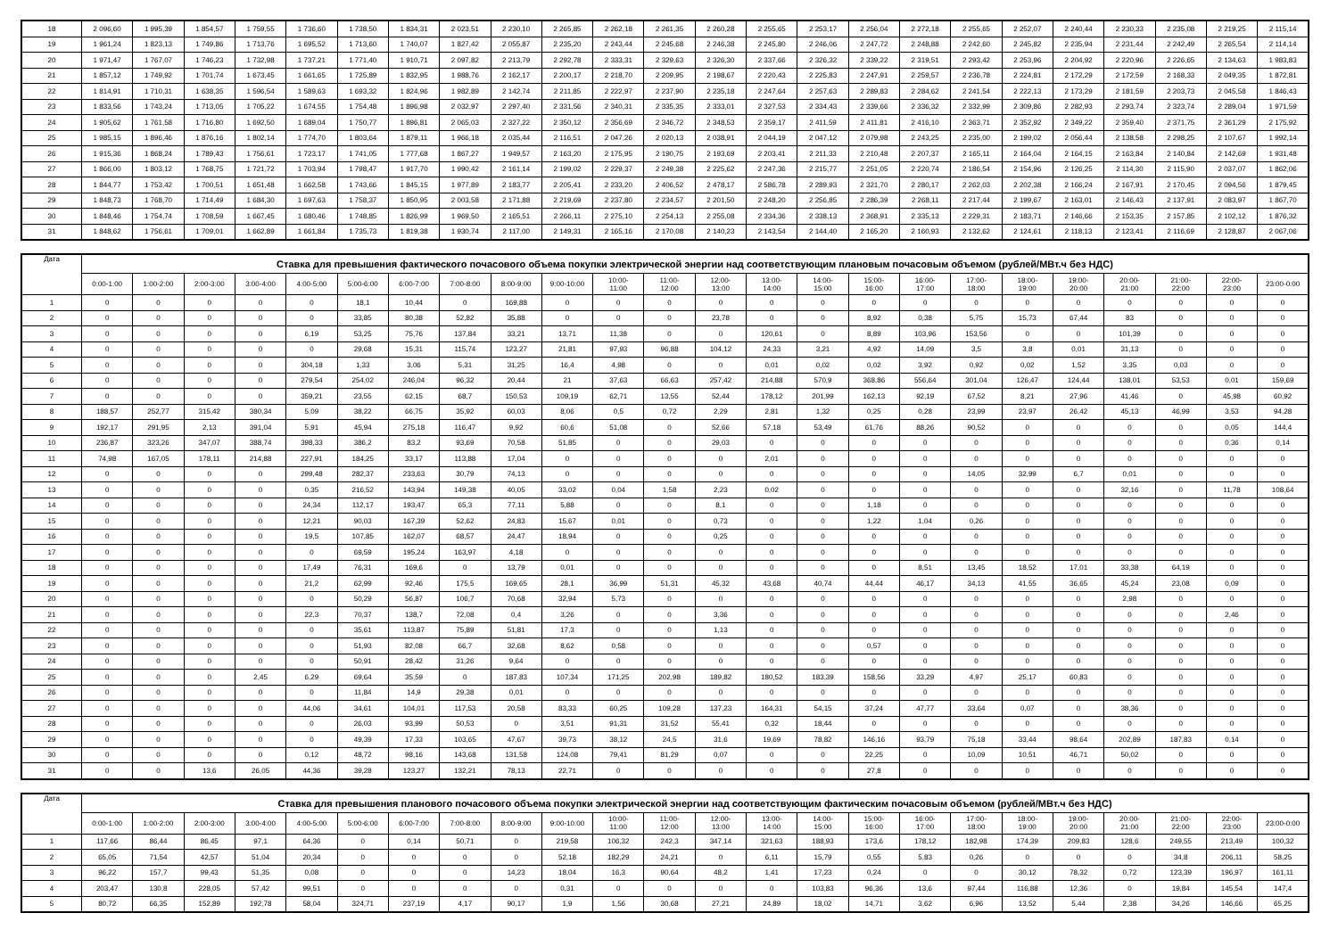| 18 | 2 096,60 | 1 995,39 | 1 854,57 | 1 759,55 | 1 736,60 | 1 738,50 | 1 834,31 | 2 023,51 | 2 230,10 | 2 265,85 | 2 262,18 | 2 261,35 | 2 260,28 | 2 255,65 | 2 253,17 | 2 256,04 | 2 272,18 | 2 255,65 | 2 252,07 | 2 240,44 | 2 230,33 | 2 235,08 | 2 219,25 | 2 115,14 |
| 19 | 1 961,24 | 1 823,13 | 1 749,86 | 1 713,76 | 1 695,52 | 1 713,60 | 1 740,07 | 1 827,42 | 2 055,87 | 2 235,20 | 2 243,44 | 2 245,68 | 2 246,38 | 2 245,80 | 2 246,06 | 2 247,72 | 2 248,88 | 2 242,60 | 2 245,82 | 2 235,94 | 2 231,44 | 2 242,49 | 2 265,54 | 2 114,14 |
| 20 | 1 971,47 | 1 767,07 | 1 746,23 | 1 732,98 | 1 737,21 | 1 771,40 | 1 910,71 | 2 097,82 | 2 213,79 | 2 292,78 | 2 333,31 | 2 329,63 | 2 326,30 | 2 337,66 | 2 326,32 | 2 339,22 | 2 319,51 | 2 293,42 | 2 253,96 | 2 204,92 | 2 220,96 | 2 226,65 | 2 134,63 | 1 983,83 |
| 21 | 1 857,12 | 1 749,92 | 1 701,74 | 1 673,45 | 1 661,65 | 1 725,89 | 1 832,95 | 1 988,76 | 2 162,17 | 2 200,17 | 2 218,70 | 2 209,95 | 2 198,67 | 2 220,43 | 2 225,83 | 2 247,91 | 2 259,57 | 2 236,78 | 2 224,81 | 2 172,29 | 2 172,59 | 2 168,33 | 2 049,35 | 1 872,81 |
| 22 | 1 814,91 | 1 710,31 | 1 638,35 | 1 596,54 | 1 589,63 | 1 693,32 | 1 824,96 | 1 982,89 | 2 142,74 | 2 211,85 | 2 222,97 | 2 237,90 | 2 235,18 | 2 247,64 | 2 257,63 | 2 289,83 | 2 284,62 | 2 241,54 | 2 222,13 | 2 173,29 | 2 181,59 | 2 203,73 | 2 045,58 | 1 846,43 |
| 23 | 1 833,56 | 1 743,24 | 1 713,05 | 1 705,22 | 1 674,55 | 1 754,48 | 1 896,98 | 2 032,97 | 2 297,40 | 2 331,56 | 2 340,31 | 2 335,35 | 2 333,01 | 2 327,53 | 2 334,43 | 2 339,66 | 2 336,32 | 2 332,99 | 2 309,86 | 2 282,93 | 2 293,74 | 2 323,74 | 2 289,04 | 1 971,59 |
| 24 | 1 905,62 | 1 761,58 | 1 716,80 | 1 692,50 | 1 689,04 | 1 750,77 | 1 896,81 | 2 065,03 | 2 327,22 | 2 350,12 | 2 356,69 | 2 346,72 | 2 348,53 | 2 359,17 | 2 411,59 | 2 411,81 | 2 416,10 | 2 363,71 | 2 352,92 | 2 349,22 | 2 359,40 | 2 371,75 | 2 361,29 | 2 175,92 |
| 25 | 1 985,15 | 1 896,46 | 1 876,16 | 1 802,14 | 1 774,70 | 1 803,64 | 1 879,11 | 1 966,18 | 2 035,44 | 2 116,51 | 2 047,26 | 2 020,13 | 2 038,91 | 2 044,19 | 2 047,12 | 2 079,98 | 2 243,25 | 2 235,00 | 2 199,02 | 2 056,44 | 2 138,58 | 2 298,25 | 2 107,67 | 1 992,14 |
| 26 | 1 915,36 | 1 868,24 | 1 789,43 | 1 756,61 | 1 723,17 | 1 741,05 | 1 777,68 | 1 867,27 | 1 949,57 | 2 163,20 | 2 175,95 | 2 190,75 | 2 193,69 | 2 203,41 | 2 211,33 | 2 210,48 | 2 207,37 | 2 165,11 | 2 164,04 | 2 164,15 | 2 163,84 | 2 140,84 | 2 142,69 | 1 931,48 |
| 27 | 1 866,00 | 1 803,12 | 1 768,75 | 1 721,72 | 1 703,94 | 1 798,47 | 1 917,70 | 1 990,42 | 2 161,14 | 2 199,02 | 2 229,37 | 2 249,38 | 2 225,62 | 2 247,36 | 2 215,77 | 2 251,05 | 2 220,74 | 2 186,54 | 2 154,96 | 2 126,25 | 2 114,30 | 2 115,90 | 2 037,07 | 1 862,06 |
| 28 | 1 844,77 | 1 753,42 | 1 700,51 | 1 651,48 | 1 662,58 | 1 743,66 | 1 845,15 | 1 977,89 | 2 183,77 | 2 205,41 | 2 233,20 | 2 406,52 | 2 478,17 | 2 586,78 | 2 289,93 | 2 321,70 | 2 280,17 | 2 262,03 | 2 202,38 | 2 166,24 | 2 167,91 | 2 170,45 | 2 094,56 | 1 879,45 |
| 29 | 1 848,73 | 1 768,70 | 1 714,49 | 1 684,30 | 1 697,63 | 1 758,37 | 1 850,95 | 2 003,58 | 2 171,88 | 2 219,69 | 2 237,80 | 2 234,57 | 2 201,50 | 2 248,20 | 2 256,85 | 2 286,39 | 2 268,11 | 2 217,44 | 2 199,67 | 2 163,01 | 2 146,43 | 2 137,91 | 2 083,97 | 1 867,70 |
| 30 | 1 848,46 | 1 754,74 | 1 708,59 | 1 667,45 | 1 680,46 | 1 748,85 | 1 826,99 | 1 969,50 | 2 165,51 | 2 266,11 | 2 275,10 | 2 254,13 | 2 255,08 | 2 334,36 | 2 338,13 | 2 368,91 | 2 335,13 | 2 229,31 | 2 183,71 | 2 146,66 | 2 153,35 | 2 157,85 | 2 102,12 | 1 876,32 |
| 31 | 1 848,62 | 1 756,61 | 1 709,01 | 1 662,89 | 1 661,84 | 1 735,73 | 1 819,38 | 1 930,74 | 2 117,00 | 2 149,31 | 2 165,16 | 2 170,08 | 2 140,23 | 2 143,54 | 2 144,40 | 2 165,20 | 2 160,93 | 2 132,62 | 2 124,61 | 2 118,13 | 2 123,41 | 2 116,69 | 2 128,87 | 2 067,06 |
| Дата | Ставка для превышения фактического почасового объема покупки электрической энергии над соответствующим плановым почасовым объемом (рублей/МВт.ч без НДС) | | | | | | | | | | | | | | | | | | | | | | | |
| --- | --- | --- | --- | --- | --- | --- | --- | --- | --- | --- | --- | --- | --- | --- | --- | --- | --- | --- | --- | --- | --- | --- | --- | --- |
| | 0:00-1:00 | 1:00-2:00 | 2:00-3:00 | 3:00-4:00 | 4:00-5:00 | 5:00-6:00 | 6:00-7:00 | 7:00-8:00 | 8:00-9:00 | 9:00-10:00 | 10:00- 11:00 | 11:00- 12:00 | 12:00- 13:00 | 13:00- 14:00 | 14:00- 15:00 | 15:00- 16:00 | 16:00- 17:00 | 17:00- 18:00 | 18:00- 19:00 | 19:00- 20:00 | 20:00- 21:00 | 21:00- 22:00 | 22:00- 23:00 | 23:00-0:00 |
| 1 | 0 | 0 | 0 | 0 | 0 | 18,1 | 10,44 | 0 | 169,88 | 0 | 0 | 0 | 0 | 0 | 0 | 0 | 0 | 0 | 0 | 0 | 0 | 0 | 0 | 0 |
| 2 | 0 | 0 | 0 | 0 | 0 | 33,85 | 80,38 | 52,82 | 35,88 | 0 | 0 | 0 | 23,78 | 0 | 0 | 8,92 | 0,38 | 5,75 | 15,73 | 67,44 | 83 | 0 | 0 | 0 |
| 3 | 0 | 0 | 0 | 0 | 6,19 | 53,25 | 75,76 | 137,84 | 33,21 | 13,71 | 11,38 | 0 | 0 | 120,61 | 0 | 8,89 | 103,96 | 153,56 | 0 | 0 | 101,39 | 0 | 0 | 0 |
| 4 | 0 | 0 | 0 | 0 | 0 | 29,68 | 15,31 | 115,74 | 123,27 | 21,81 | 97,93 | 96,88 | 104,12 | 24,33 | 3,21 | 4,92 | 14,09 | 3,5 | 3,8 | 0,01 | 31,13 | 0 | 0 | 0 |
| 5 | 0 | 0 | 0 | 0 | 304,18 | 1,33 | 3,06 | 5,31 | 31,25 | 16,4 | 4,98 | 0 | 0 | 0,01 | 0,02 | 0,02 | 3,92 | 0,92 | 0,02 | 1,52 | 3,35 | 0,03 | 0 | 0 |
| 6 | 0 | 0 | 0 | 0 | 279,54 | 254,02 | 246,04 | 96,32 | 20,44 | 21 | 37,63 | 66,63 | 257,42 | 214,88 | 570,9 | 368,86 | 556,64 | 301,04 | 126,47 | 124,44 | 138,01 | 53,53 | 0,01 | 159,69 |
| 7 | 0 | 0 | 0 | 0 | 359,21 | 23,55 | 62,15 | 68,7 | 150,53 | 109,19 | 62,71 | 13,55 | 52,44 | 178,12 | 201,99 | 162,13 | 92,19 | 67,52 | 8,21 | 27,96 | 41,46 | 0 | 45,98 | 60,92 |
| 8 | 188,57 | 252,77 | 315,42 | 380,34 | 5,09 | 38,22 | 66,75 | 35,92 | 60,03 | 8,06 | 0,5 | 0,72 | 2,29 | 2,81 | 1,32 | 0,25 | 0,28 | 23,99 | 23,97 | 26,42 | 45,13 | 46,99 | 3,53 | 94,28 |
| 9 | 192,17 | 291,95 | 2,13 | 391,04 | 5,91 | 45,94 | 275,18 | 116,47 | 9,92 | 60,6 | 51,08 | 0 | 52,66 | 57,18 | 53,49 | 61,76 | 88,26 | 90,52 | 0 | 0 | 0 | 0 | 0,05 | 144,4 |
| 10 | 236,87 | 323,26 | 347,07 | 388,74 | 398,33 | 386,2 | 83,2 | 93,69 | 70,58 | 51,85 | 0 | 0 | 29,03 | 0 | 0 | 0 | 0 | 0 | 0 | 0 | 0 | 0 | 0,36 | 0,14 |
| 11 | 74,98 | 167,05 | 178,11 | 214,88 | 227,91 | 184,25 | 33,17 | 113,88 | 17,04 | 0 | 0 | 0 | 0 | 2,01 | 0 | 0 | 0 | 0 | 0 | 0 | 0 | 0 | 0 | 0 |
| 12 | 0 | 0 | 0 | 0 | 299,48 | 282,37 | 233,63 | 30,79 | 74,13 | 0 | 0 | 0 | 0 | 0 | 0 | 0 | 0 | 14,05 | 32,99 | 6,7 | 0,01 | 0 | 0 | 0 |
| 13 | 0 | 0 | 0 | 0 | 0,35 | 216,52 | 143,94 | 149,38 | 40,05 | 33,02 | 0,04 | 1,58 | 2,23 | 0,02 | 0 | 0 | 0 | 0 | 0 | 0 | 32,16 | 0 | 11,78 | 108,64 |
| 14 | 0 | 0 | 0 | 0 | 24,34 | 112,17 | 193,47 | 65,3 | 77,11 | 5,88 | 0 | 0 | 8,1 | 0 | 0 | 1,18 | 0 | 0 | 0 | 0 | 0 | 0 | 0 | 0 |
| 15 | 0 | 0 | 0 | 0 | 12,21 | 90,03 | 167,39 | 52,62 | 24,83 | 15,67 | 0,01 | 0 | 0,73 | 0 | 0 | 1,22 | 1,04 | 0,26 | 0 | 0 | 0 | 0 | 0 | 0 |
| 16 | 0 | 0 | 0 | 0 | 19,5 | 107,85 | 162,07 | 68,57 | 24,47 | 18,94 | 0 | 0 | 0,25 | 0 | 0 | 0 | 0 | 0 | 0 | 0 | 0 | 0 | 0 | 0 |
| 17 | 0 | 0 | 0 | 0 | 0 | 69,59 | 195,24 | 163,97 | 4,18 | 0 | 0 | 0 | 0 | 0 | 0 | 0 | 0 | 0 | 0 | 0 | 0 | 0 | 0 | 0 |
| 18 | 0 | 0 | 0 | 0 | 17,49 | 76,31 | 169,6 | 0 | 13,79 | 0,01 | 0 | 0 | 0 | 0 | 0 | 0 | 8,51 | 13,45 | 18,52 | 17,01 | 33,38 | 64,19 | 0 | 0 |
| 19 | 0 | 0 | 0 | 0 | 21,2 | 62,99 | 92,46 | 175,5 | 169,65 | 28,1 | 36,99 | 51,31 | 45,32 | 43,68 | 40,74 | 44,44 | 46,17 | 34,13 | 41,55 | 36,65 | 45,24 | 23,08 | 0,09 | 0 |
| 20 | 0 | 0 | 0 | 0 | 0 | 50,29 | 56,87 | 106,7 | 70,68 | 32,94 | 5,73 | 0 | 0 | 0 | 0 | 0 | 0 | 0 | 0 | 0 | 2,98 | 0 | 0 | 0 |
| 21 | 0 | 0 | 0 | 0 | 22,3 | 70,37 | 138,7 | 72,08 | 0,4 | 3,26 | 0 | 0 | 3,36 | 0 | 0 | 0 | 0 | 0 | 0 | 0 | 0 | 0 | 2,46 | 0 |
| 22 | 0 | 0 | 0 | 0 | 0 | 35,61 | 113,87 | 75,89 | 51,81 | 17,3 | 0 | 0 | 1,13 | 0 | 0 | 0 | 0 | 0 | 0 | 0 | 0 | 0 | 0 | 0 |
| 23 | 0 | 0 | 0 | 0 | 0 | 51,93 | 82,08 | 66,7 | 32,68 | 8,62 | 0,58 | 0 | 0 | 0 | 0 | 0,57 | 0 | 0 | 0 | 0 | 0 | 0 | 0 | 0 |
| 24 | 0 | 0 | 0 | 0 | 0 | 50,91 | 28,42 | 31,26 | 9,64 | 0 | 0 | 0 | 0 | 0 | 0 | 0 | 0 | 0 | 0 | 0 | 0 | 0 | 0 | 0 |
| 25 | 0 | 0 | 0 | 2,45 | 6,29 | 69,64 | 35,59 | 0 | 187,83 | 107,34 | 171,25 | 202,98 | 189,82 | 180,52 | 183,39 | 158,56 | 33,29 | 4,97 | 25,17 | 60,83 | 0 | 0 | 0 | 0 |
| 26 | 0 | 0 | 0 | 0 | 0 | 11,84 | 14,9 | 29,38 | 0,01 | 0 | 0 | 0 | 0 | 0 | 0 | 0 | 0 | 0 | 0 | 0 | 0 | 0 | 0 | 0 |
| 27 | 0 | 0 | 0 | 0 | 44,06 | 34,61 | 104,01 | 117,53 | 20,58 | 83,33 | 60,25 | 109,28 | 137,23 | 164,31 | 54,15 | 37,24 | 47,77 | 33,64 | 0,07 | 0 | 38,36 | 0 | 0 | 0 |
| 28 | 0 | 0 | 0 | 0 | 0 | 26,03 | 93,99 | 50,53 | 0 | 3,51 | 91,31 | 31,52 | 55,41 | 0,32 | 18,44 | 0 | 0 | 0 | 0 | 0 | 0 | 0 | 0 | 0 |
| 29 | 0 | 0 | 0 | 0 | 0 | 49,39 | 17,33 | 103,65 | 47,67 | 39,73 | 38,12 | 24,5 | 31,6 | 19,69 | 78,82 | 146,16 | 93,79 | 75,18 | 33,44 | 98,64 | 202,89 | 187,83 | 0,14 | 0 |
| 30 | 0 | 0 | 0 | 0 | 0,12 | 48,72 | 98,16 | 143,68 | 131,58 | 124,08 | 79,41 | 81,29 | 0,07 | 0 | 0 | 22,25 | 0 | 10,09 | 10,51 | 46,71 | 50,02 | 0 | 0 | 0 |
| 31 | 0 | 0 | 13,6 | 26,05 | 44,36 | 39,28 | 123,27 | 132,21 | 78,13 | 22,71 | 0 | 0 | 0 | 0 | 0 | 27,8 | 0 | 0 | 0 | 0 | 0 | 0 | 0 | 0 |
| Дата | Ставка для превышения планового почасового объема покупки электрической энергии над соответствующим фактическим почасовым объемом (рублей/МВт.ч без НДС) | | | | | | | | | | | | | | | | | | | | | | | |
| --- | --- | --- | --- | --- | --- | --- | --- | --- | --- | --- | --- | --- | --- | --- | --- | --- | --- | --- | --- | --- | --- | --- | --- | --- |
| | 0:00-1:00 | 1:00-2:00 | 2:00-3:00 | 3:00-4:00 | 4:00-5:00 | 5:00-6:00 | 6:00-7:00 | 7:00-8:00 | 8:00-9:00 | 9:00-10:00 | 10:00- 11:00 | 11:00- 12:00 | 12:00- 13:00 | 13:00- 14:00 | 14:00- 15:00 | 15:00- 16:00 | 16:00- 17:00 | 17:00- 18:00 | 18:00- 19:00 | 19:00- 20:00 | 20:00- 21:00 | 21:00- 22:00 | 22:00- 23:00 | 23:00-0:00 |
| 1 | 117,66 | 86,44 | 86,45 | 97,1 | 64,36 | 0 | 0,14 | 50,71 | 0 | 219,58 | 106,32 | 242,3 | 347,14 | 321,63 | 188,93 | 173,6 | 178,12 | 182,98 | 174,39 | 209,83 | 128,6 | 249,55 | 213,49 | 100,32 |
| 2 | 65,05 | 71,54 | 42,57 | 51,04 | 20,34 | 0 | 0 | 0 | 0 | 52,18 | 182,29 | 24,21 | 0 | 6,11 | 15,79 | 0,55 | 5,83 | 0,26 | 0 | 0 | 0 | 34,8 | 206,11 | 58,25 |
| 3 | 96,22 | 157,7 | 99,43 | 51,35 | 0,08 | 0 | 0 | 0 | 14,23 | 18,04 | 16,3 | 90,64 | 48,2 | 1,41 | 17,23 | 0,24 | 0 | 0 | 30,12 | 78,32 | 0,72 | 123,39 | 196,97 | 161,11 |
| 4 | 203,47 | 130,8 | 228,05 | 57,42 | 99,51 | 0 | 0 | 0 | 0 | 0,31 | 0 | 0 | 0 | 0 | 103,83 | 96,36 | 13,6 | 97,44 | 116,88 | 12,36 | 0 | 19,84 | 145,54 | 147,4 |
| 5 | 80,72 | 66,35 | 152,89 | 192,78 | 58,04 | 324,71 | 237,19 | 4,17 | 90,17 | 1,9 | 1,56 | 30,68 | 27,21 | 24,89 | 18,02 | 14,71 | 3,62 | 6,96 | 13,52 | 5,44 | 2,38 | 34,26 | 146,66 | 65,25 |